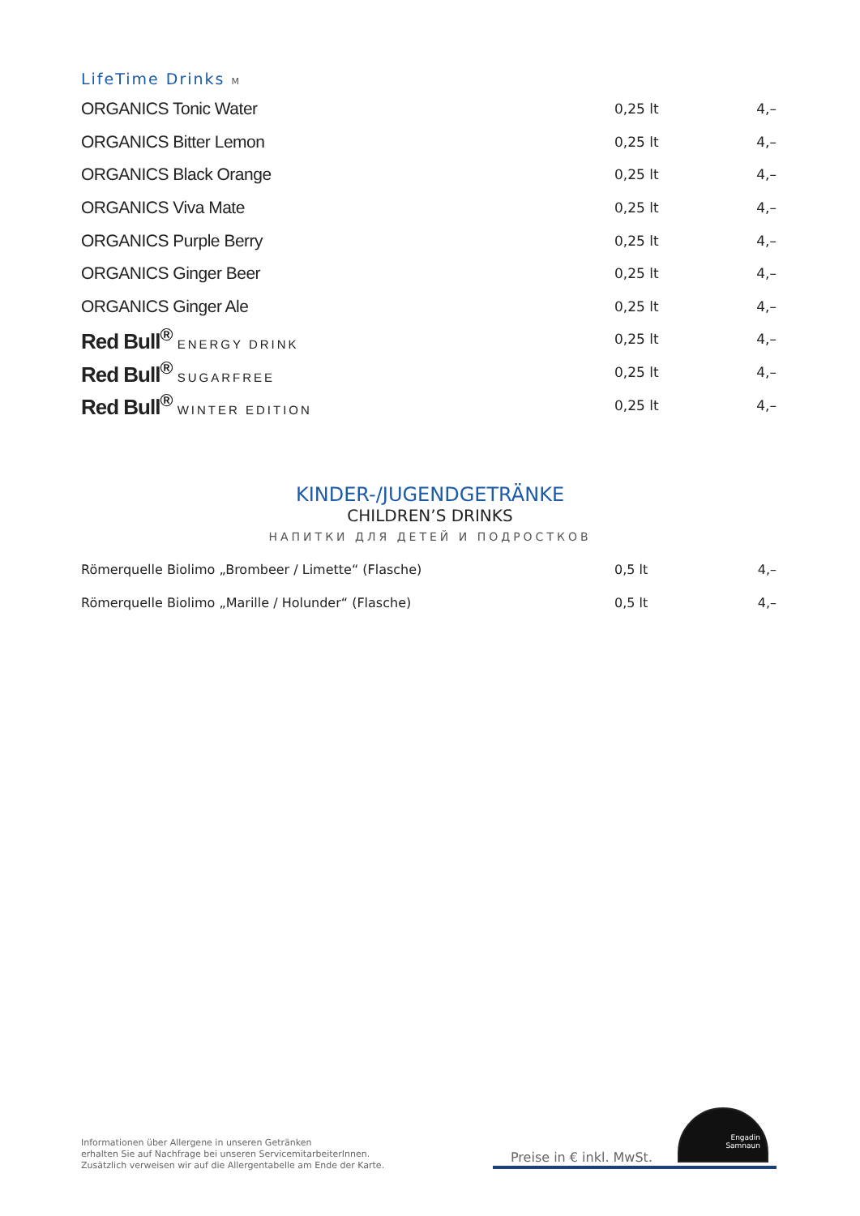LifeTime Drinks M
| ORGANICS Tonic Water | 0,25 lt | 4,– |
| ORGANICS Bitter Lemon | 0,25 lt | 4,– |
| ORGANICS Black Orange | 0,25 lt | 4,– |
| ORGANICS Viva Mate | 0,25 lt | 4,– |
| ORGANICS Purple Berry | 0,25 lt | 4,– |
| ORGANICS Ginger Beer | 0,25 lt | 4,– |
| ORGANICS Ginger Ale | 0,25 lt | 4,– |
| Red Bull<sup>®</sup> ENERGY DRINK | 0,25 lt | 4,– |
| Red Bull<sup>®</sup> SUGARFREE | 0,25 lt | 4,– |
| Red Bull<sup>®</sup> WINTER EDITION | 0,25 lt | 4,– |
KINDER-/JUGENDGETRÄNKE
CHILDREN’S DRINKS
НАПИТКИ ДЛЯ ДЕТЕЙ И ПОДРОСТКОВ
| Römerquelle Biolimo „Brombeer / Limette“ (Flasche) | 0,5 lt | 4,– |
| Römerquelle Biolimo „Marille / Holunder“ (Flasche) | 0,5 lt | 4,– |
Informationen über Allergene in unseren Getränken
erhalten Sie auf Nachfrage bei unseren ServicemitarbeiterInnen.
Zusätzlich verweisen wir auf die Allergentabelle am Ende der Karte.
Preise in € inkl. MwSt.
Engadin
Samnaun